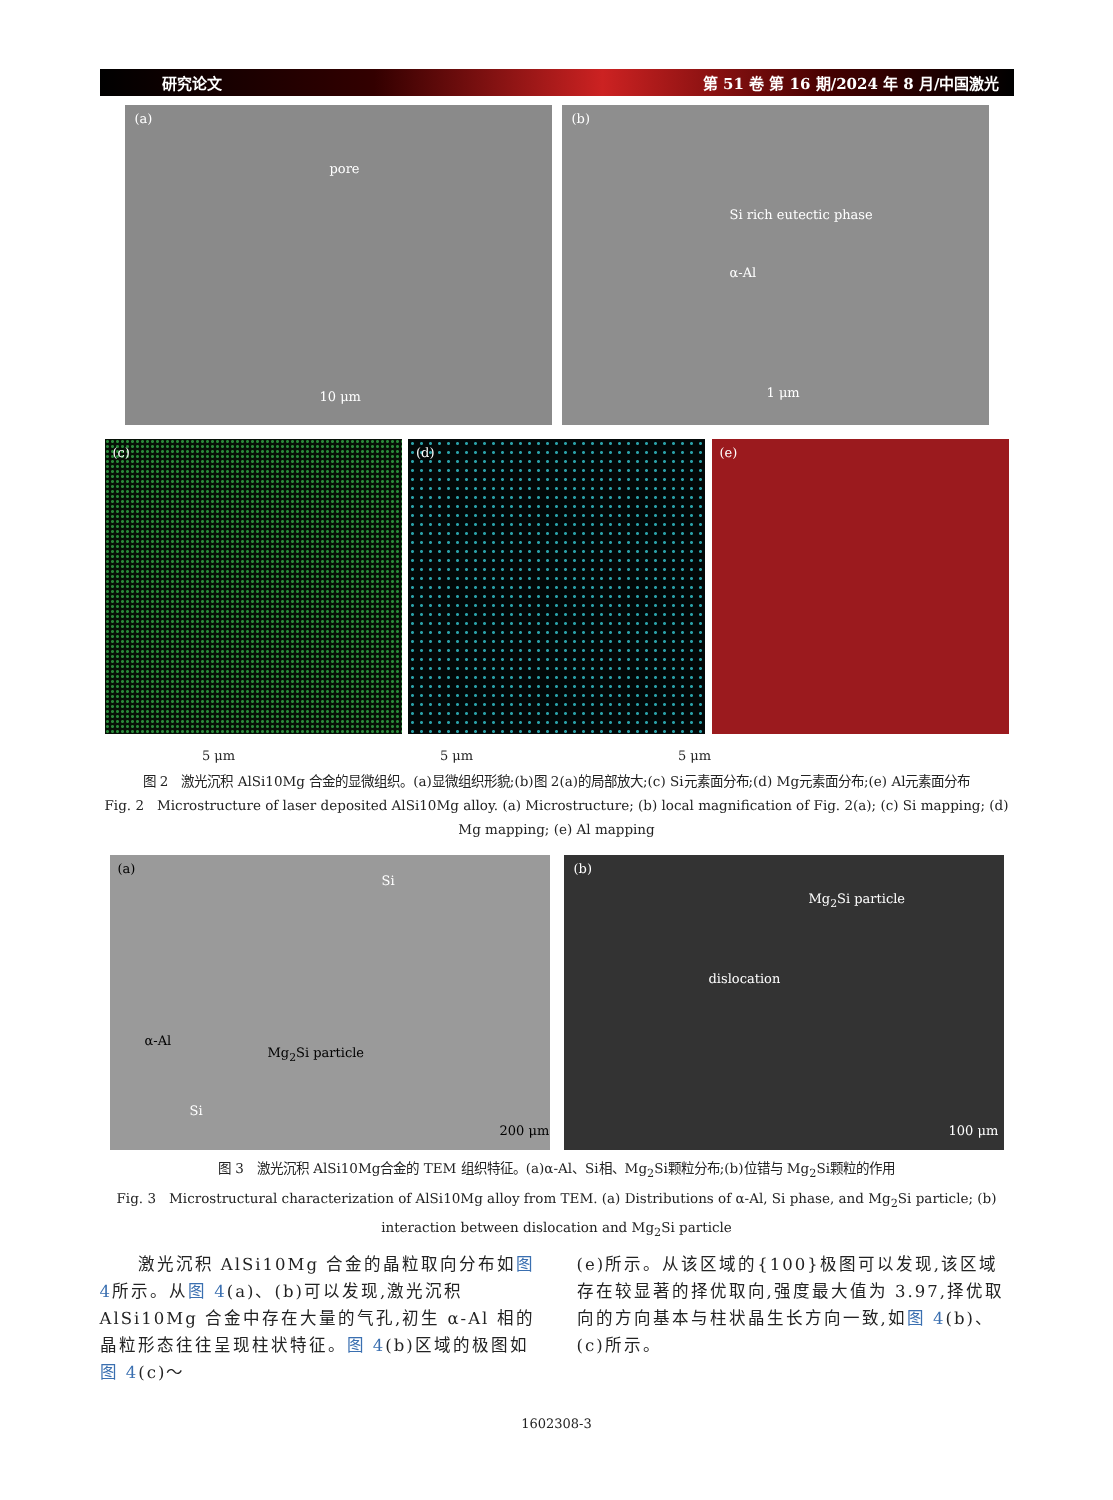研究论文 第 51 卷 第 16 期/2024 年 8 月/中国激光
(a)
pore
10 μm
(b)
Si rich eutectic phase
α-Al
1 μm
(c)
(d)
(e)
5 μm 5 μm 5 μm
图 2　激光沉积 AlSi10Mg 合金的显微组织。(a)显微组织形貌;(b)图 2(a)的局部放大;(c) Si元素面分布;(d) Mg元素面分布;(e) Al元素面分布
Fig. 2　Microstructure of laser deposited AlSi10Mg alloy. (a) Microstructure; (b) local magnification of Fig. 2(a); (c) Si mapping; (d) Mg mapping; (e) Al mapping
(a)
Si
α-Al
Mg<sub>2</sub>Si particle
Si
200 μm
(b)
Mg<sub>2</sub>Si particle
dislocation
100 μm
图 3　激光沉积 AlSi10Mg合金的 TEM 组织特征。(a)α-Al、Si相、Mg<sub>2</sub>Si颗粒分布;(b)位错与 Mg<sub>2</sub>Si颗粒的作用
Fig. 3　Microstructural characterization of AlSi10Mg alloy from TEM. (a) Distributions of α-Al, Si phase, and Mg<sub>2</sub>Si particle; (b) interaction between dislocation and Mg<sub>2</sub>Si particle
　　激光沉积 AlSi10Mg 合金的晶粒取向分布如图 4所示。从图 4(a)、(b)可以发现,激光沉积 AlSi10Mg 合金中存在大量的气孔,初生 α-Al 相的晶粒形态往往呈现柱状特征。图 4(b)区域的极图如图 4(c)～
(e)所示。从该区域的{100}极图可以发现,该区域存在较显著的择优取向,强度最大值为 3.97,择优取向的方向基本与柱状晶生长方向一致,如图 4(b)、(c)所示。
1602308-3